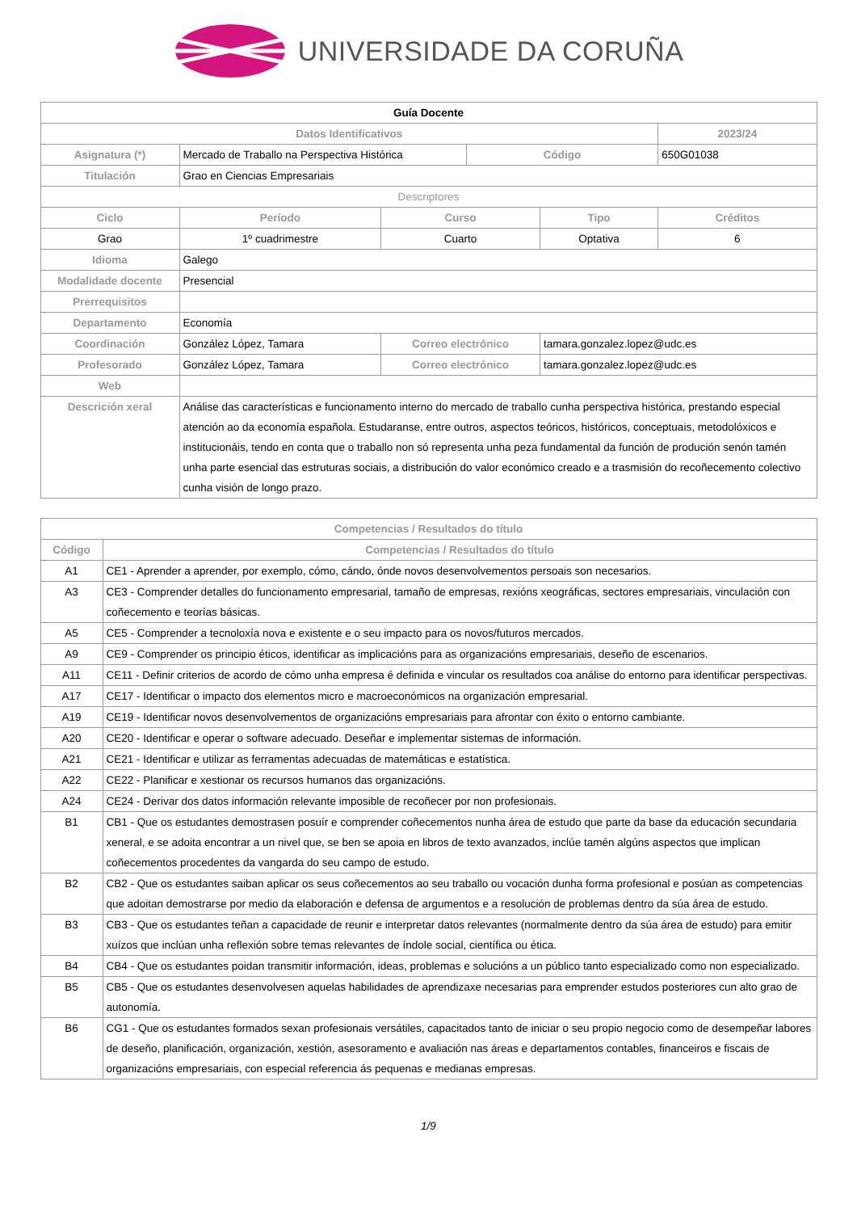UNIVERSIDADE DA CORUÑA
| Guía Docente | | | | | | |
| Datos Identificativos | | | | | | 2023/24 |
| Asignatura (*) | Mercado de Traballo na Perspectiva Histórica | | | Código | | 650G01038 |
| Titulación | Grao en Ciencias Empresariais | | | | | |
| Descriptores | | | | | | |
| Ciclo | | Período | Curso | | Tipo | Créditos |
| Grao | | 1º cuadrimestre | Cuarto | | Optativa | 6 |
| Idioma | Galego | | | | | |
| Modalidade docente | Presencial | | | | | |
| Prerrequisitos | | | | | | |
| Departamento | Economía | | | | | |
| Coordinación | González López, Tamara | | Correo electrónico | | tamara.gonzalez.lopez@udc.es | |
| Profesorado | González López, Tamara | | Correo electrónico | | tamara.gonzalez.lopez@udc.es | |
| Web | | | | | | |
| Descrición xeral | Análise das características e funcionamento interno do mercado de traballo cunha perspectiva histórica, prestando especial atención ao da economía española. Estudaranse, entre outros, aspectos teóricos, históricos, conceptuais, metodolóxicos e institucionáis, tendo en conta que o traballo non só representa unha peza fundamental da función de produción senón tamén unha parte esencial das estruturas sociais, a distribución do valor económico creado e a trasmisión do recoñecemento colectivo cunha visión de longo prazo. | | | | | |
| Competencias / Resultados do título | |
| --- | --- |
| Código | Competencias / Resultados do título |
| A1 | CE1 - Aprender a aprender, por exemplo, cómo, cándo, ónde novos desenvolvementos persoais son necesarios. |
| A3 | CE3 - Comprender detalles do funcionamento empresarial, tamaño de empresas, rexións xeográficas, sectores empresariais, vinculación con coñecemento e teorías básicas. |
| A5 | CE5 - Comprender a tecnoloxía nova e existente e o seu impacto para os novos/futuros mercados. |
| A9 | CE9 - Comprender os principio éticos, identificar as implicacións para as organizacións empresariais, deseño de escenarios. |
| A11 | CE11 - Definir criterios de acordo de cómo unha empresa é definida e vincular os resultados coa análise do entorno para identificar perspectivas. |
| A17 | CE17 - Identificar o impacto dos elementos micro e macroeconómicos na organización empresarial. |
| A19 | CE19 - Identificar novos desenvolvementos de organizacións empresariais para afrontar con éxito o entorno cambiante. |
| A20 | CE20 - Identificar e operar o software adecuado. Deseñar e implementar sistemas de información. |
| A21 | CE21 - Identificar e utilizar as ferramentas adecuadas de matemáticas e estatística. |
| A22 | CE22 - Planificar e xestionar os recursos humanos das organizacións. |
| A24 | CE24 - Derivar dos datos información relevante imposible de recoñecer por non profesionais. |
| B1 | CB1 - Que os estudantes demostrasen posuír e comprender coñecementos nunha área de estudo que parte da base da educación secundaria xeneral, e se adoita encontrar a un nivel que, se ben se apoia en libros de texto avanzados, inclúe tamén algúns aspectos que implican coñecementos procedentes da vangarda do seu campo de estudo. |
| B2 | CB2 - Que os estudantes saiban aplicar os seus coñecementos ao seu traballo ou vocación dunha forma profesional e posúan as competencias que adoitan demostrarse por medio da elaboración e defensa de argumentos e a resolución de problemas dentro da súa área de estudo. |
| B3 | CB3 - Que os estudantes teñan a capacidade de reunir e interpretar datos relevantes (normalmente dentro da súa área de estudo) para emitir xuízos que inclúan unha reflexión sobre temas relevantes de índole social, científica ou ética. |
| B4 | CB4 - Que os estudantes poidan transmitir información, ideas, problemas e solucións a un público tanto especializado como non especializado. |
| B5 | CB5 - Que os estudantes desenvolvesen aquelas habilidades de aprendizaxe necesarias para emprender estudos posteriores cun alto grao de autonomía. |
| B6 | CG1 - Que os estudantes formados sexan profesionais versátiles, capacitados tanto de iniciar o seu propio negocio como de desempeñar labores de deseño, planificación, organización, xestión, asesoramento e avaliación nas áreas e departamentos contables, financeiros e fiscais de organizacións empresariais, con especial referencia ás pequenas e medianas empresas. |
1/9